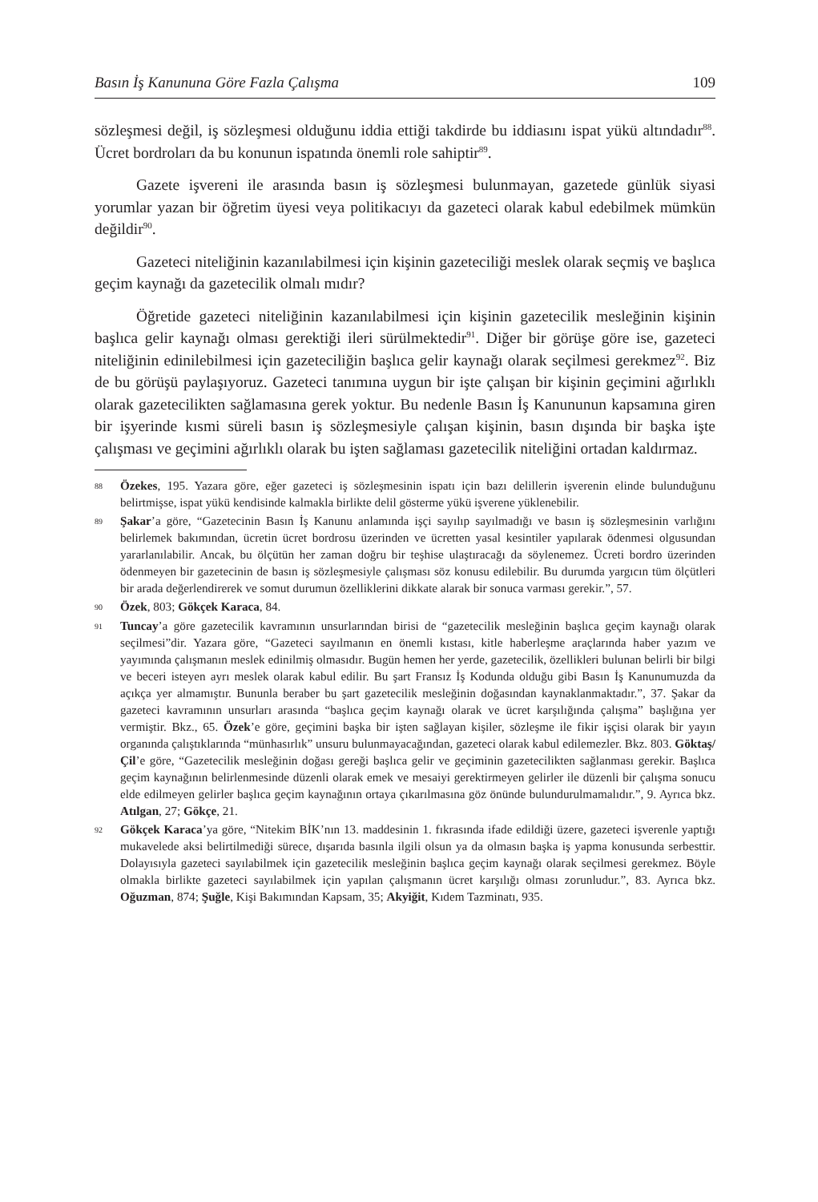Basın İş Kanununa Göre Fazla Çalışma 109
sözleşmesi değil, iş sözleşmesi olduğunu iddia ettiği takdirde bu iddiasını ispat yükü altındadır<sup>88</sup>. Ücret bordroları da bu konunun ispatında önemli role sahiptir<sup>89</sup>.
Gazete işvereni ile arasında basın iş sözleşmesi bulunmayan, gazetede günlük siyasi yorumlar yazan bir öğretim üyesi veya politikacıyı da gazeteci olarak kabul edebilmek mümkün değildir<sup>90</sup>.
Gazeteci niteliğinin kazanılabilmesi için kişinin gazeteciliği meslek olarak seçmiş ve başlıca geçim kaynağı da gazetecilik olmalı mıdır?
Öğretide gazeteci niteliğinin kazanılabilmesi için kişinin gazetecilik mesleğinin kişinin başlıca gelir kaynağı olması gerektiği ileri sürülmektedir<sup>91</sup>. Diğer bir görüşe göre ise, gazeteci niteliğinin edinilebilmesi için gazeteciliğin başlıca gelir kaynağı olarak seçilmesi gerekmez<sup>92</sup>. Biz de bu görüşü paylaşıyoruz. Gazeteci tanımına uygun bir işte çalışan bir kişinin geçimini ağırlıklı olarak gazetecilikten sağlamasına gerek yoktur. Bu nedenle Basın İş Kanununun kapsamına giren bir işyerinde kısmi süreli basın iş sözleşmesiyle çalışan kişinin, basın dışında bir başka işte çalışması ve geçimini ağırlıklı olarak bu işten sağlaması gazetecilik niteliğini ortadan kaldırmaz.
88 Özekes, 195. Yazara göre, eğer gazeteci iş sözleşmesinin ispatı için bazı delillerin işverenin elinde bulunduğunu belirtmişse, ispat yükü kendisinde kalmakla birlikte delil gösterme yükü işverene yüklenebilir.
89 Şakar’a göre, “Gazetecinin Basın İş Kanunu anlamında işçi sayılıp sayılmadığı ve basın iş sözleşmesinin varlığını belirlemek bakımından, ücretin ücret bordrosu üzerinden ve ücretten yasal kesintiler yapılarak ödenmesi olgusundan yararlanılabilir. Ancak, bu ölçütün her zaman doğru bir teşhise ulaştıracağı da söylenemez. Ücreti bordro üzerinden ödenmeyen bir gazetecinin de basın iş sözleşmesiyle çalışması söz konusu edilebilir. Bu durumda yargıcın tüm ölçütleri bir arada değerlendirerek ve somut durumun özelliklerini dikkate alarak bir sonuca varması gerekir.”, 57.
90 Özek, 803; Gökçek Karaca, 84.
91 Tuncay’a göre gazetecilik kavramının unsurlarından birisi de “gazetecilik mesleğinin başlıca geçim kaynağı olarak seçilmesi”dir. Yazara göre, “Gazeteci sayılmanın en önemli kıstası, kitle haberleşme araçlarında haber yazım ve yayımında çalışmanın meslek edinilmiş olmasıdır. Bugün hemen her yerde, gazetecilik, özellikleri bulunan belirli bir bilgi ve beceri isteyen ayrı meslek olarak kabul edilir. Bu şart Fransız İş Kodunda olduğu gibi Basın İş Kanunumuzda da açıkça yer almamıştır. Bununla beraber bu şart gazetecilik mesleğinin doğasından kaynaklanmaktadır.”, 37. Şakar da gazeteci kavramının unsurları arasında “başlıca geçim kaynağı olarak ve ücret karşılığında çalışma” başlığına yer vermiştir. Bkz., 65. Özek’e göre, geçimini başka bir işten sağlayan kişiler, sözleşme ile fikir işçisi olarak bir yayın organında çalıştıklarında “münhasırlık” unsuru bulunmayacağından, gazeteci olarak kabul edilemezler. Bkz. 803. Göktaş/Çil’e göre, “Gazetecilik mesleğinin doğası gereği başlıca gelir ve geçiminin gazetecilikten sağlanması gerekir. Başlıca geçim kaynağının belirlenmesinde düzenli olarak emek ve mesaiyi gerektirmeyen gelirler ile düzenli bir çalışma sonucu elde edilmeyen gelirler başlıca geçim kaynağının ortaya çıkarılmasına göz önünde bulundurulmamalıdır.”, 9. Ayrıca bkz. Atılgan, 27; Gökçe, 21.
92 Gökçek Karaca’ya göre, “Nitekim BİK’nın 13. maddesinin 1. fıkrasında ifade edildiği üzere, gazeteci işverenle yaptığı mukavelede aksi belirtilmediği sürece, dışarıda basınla ilgili olsun ya da olmasın başka iş yapma konusunda serbesttir. Dolayısıyla gazeteci sayılabilmek için gazetecilik mesleğinin başlıca geçim kaynağı olarak seçilmesi gerekmez. Böyle olmakla birlikte gazeteci sayılabilmek için yapılan çalışmanın ücret karşılığı olması zorunludur.”, 83. Ayrıca bkz. Oğuzman, 874; Şuğle, Kişi Bakımından Kapsam, 35; Akyiğit, Kıdem Tazminatı, 935.